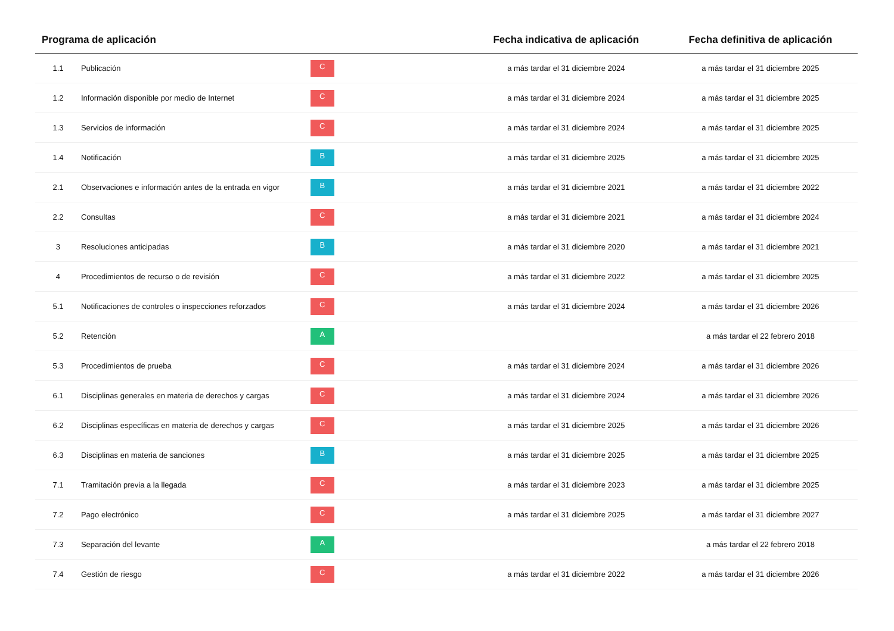| Programa de aplicación | | | Fecha indicativa de aplicación | Fecha definitiva de aplicación |
| --- | --- | --- | --- | --- |
| 1.1 | Publicación | C | a más tardar el 31 diciembre 2024 | a más tardar el 31 diciembre 2025 |
| 1.2 | Información disponible por medio de Internet | C | a más tardar el 31 diciembre 2024 | a más tardar el 31 diciembre 2025 |
| 1.3 | Servicios de información | C | a más tardar el 31 diciembre 2024 | a más tardar el 31 diciembre 2025 |
| 1.4 | Notificación | B | a más tardar el 31 diciembre 2025 | a más tardar el 31 diciembre 2025 |
| 2.1 | Observaciones e información antes de la entrada en vigor | B | a más tardar el 31 diciembre 2021 | a más tardar el 31 diciembre 2022 |
| 2.2 | Consultas | C | a más tardar el 31 diciembre 2021 | a más tardar el 31 diciembre 2024 |
| 3 | Resoluciones anticipadas | B | a más tardar el 31 diciembre 2020 | a más tardar el 31 diciembre 2021 |
| 4 | Procedimientos de recurso o de revisión | C | a más tardar el 31 diciembre 2022 | a más tardar el 31 diciembre 2025 |
| 5.1 | Notificaciones de controles o inspecciones reforzados | C | a más tardar el 31 diciembre 2024 | a más tardar el 31 diciembre 2026 |
| 5.2 | Retención | A | | a más tardar el 22 febrero 2018 |
| 5.3 | Procedimientos de prueba | C | a más tardar el 31 diciembre 2024 | a más tardar el 31 diciembre 2026 |
| 6.1 | Disciplinas generales en materia de derechos y cargas | C | a más tardar el 31 diciembre 2024 | a más tardar el 31 diciembre 2026 |
| 6.2 | Disciplinas específicas en materia de derechos y cargas | C | a más tardar el 31 diciembre 2025 | a más tardar el 31 diciembre 2026 |
| 6.3 | Disciplinas en materia de sanciones | B | a más tardar el 31 diciembre 2025 | a más tardar el 31 diciembre 2025 |
| 7.1 | Tramitación previa a la llegada | C | a más tardar el 31 diciembre 2023 | a más tardar el 31 diciembre 2025 |
| 7.2 | Pago electrónico | C | a más tardar el 31 diciembre 2025 | a más tardar el 31 diciembre 2027 |
| 7.3 | Separación del levante | A | | a más tardar el 22 febrero 2018 |
| 7.4 | Gestión de riesgo | C | a más tardar el 31 diciembre 2022 | a más tardar el 31 diciembre 2026 |